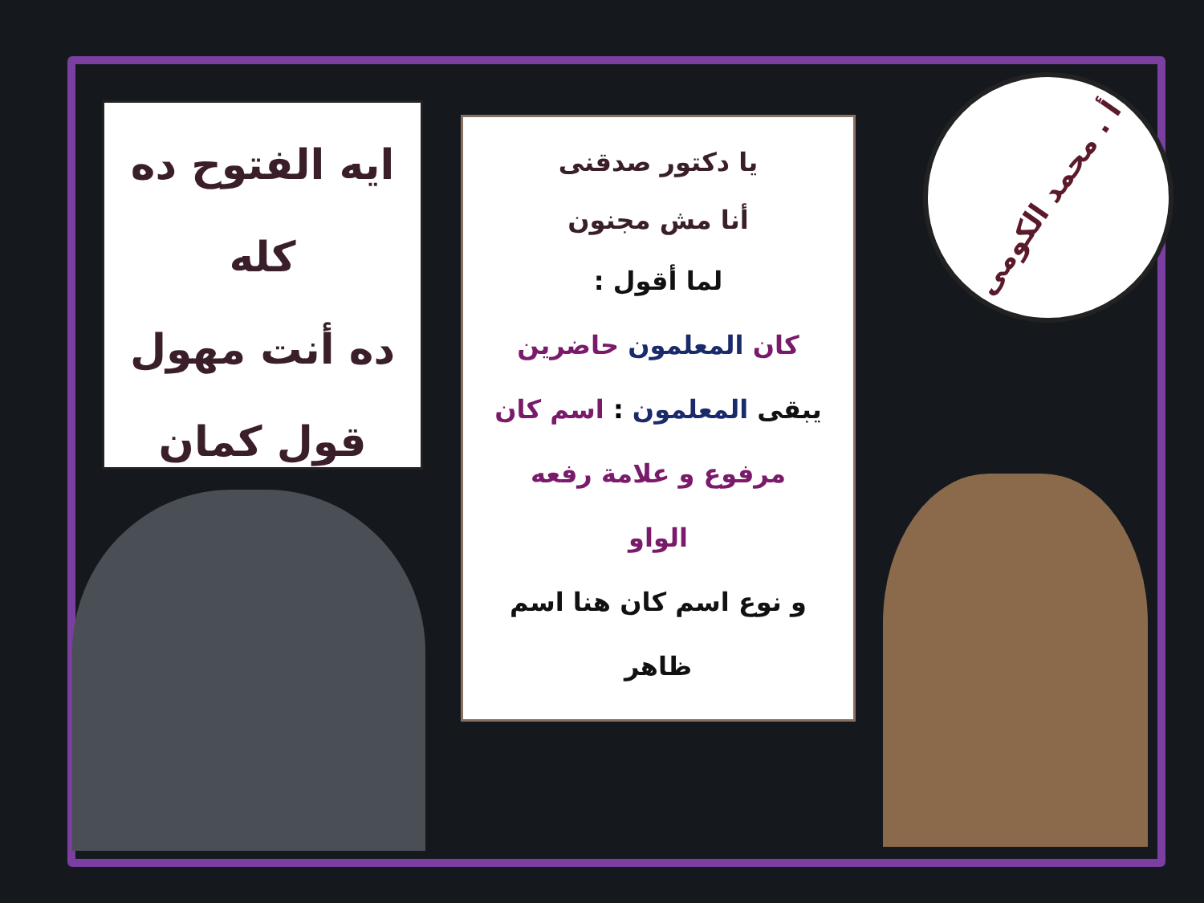ايه الفتوح ده كله
ده أنت مهول
قول كمان
يا دكتور صدقنى
أنا مش مجنون
لما أقول :
كان المعلمون حاضرين
يبقى المعلمون : اسم كان
مرفوع و علامة رفعه
الواو
و نوع اسم كان هنا اسم
ظاهر
أ . محمد الكومى